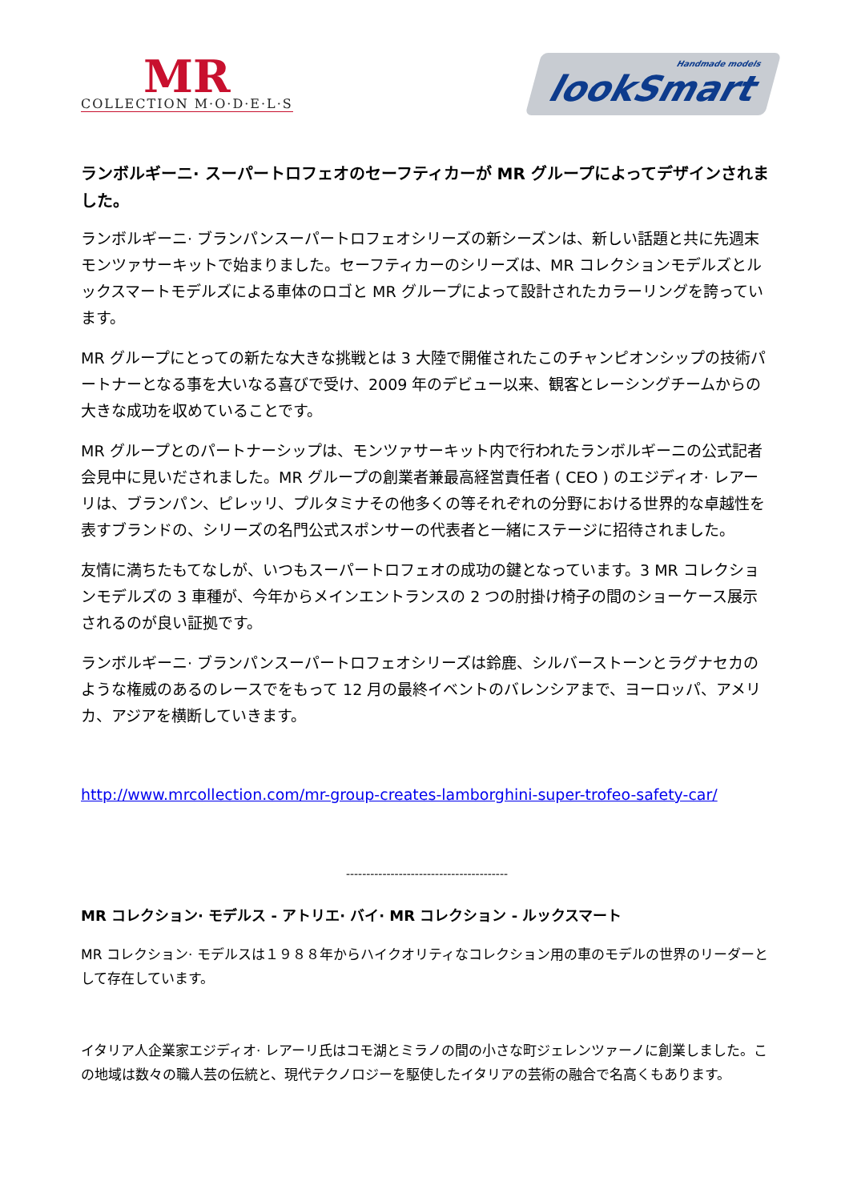MR
COLLECTION M·O·D·E·L·S
Handmade models
lookSmart
ランボルギーニ· スーパートロフェオのセーフティカーが MR グループによってデザインされました。
ランボルギーニ· ブランパンスーパートロフェオシリーズの新シーズンは、新しい話題と共に先週末モンツァサーキットで始まりました。セーフティカーのシリーズは、MR コレクションモデルズとルックスマートモデルズによる車体のロゴと MR グループによって設計されたカラーリングを誇っています。
MR グループにとっての新たな大きな挑戦とは 3 大陸で開催されたこのチャンピオンシップの技術パートナーとなる事を大いなる喜びで受け、2009 年のデビュー以来、観客とレーシングチームからの大きな成功を収めていることです。
MR グループとのパートナーシップは、モンツァサーキット内で行われたランボルギーニの公式記者会見中に見いだされました。MR グループの創業者兼最高経営責任者 ( CEO ) のエジディオ· レアーリは、ブランパン、ピレッリ、プルタミナその他多くの等それぞれの分野における世界的な卓越性を表すブランドの、シリーズの名門公式スポンサーの代表者と一緒にステージに招待されました。
友情に満ちたもてなしが、いつもスーパートロフェオの成功の鍵となっています。3 MR コレクションモデルズの 3 車種が、今年からメインエントランスの 2 つの肘掛け椅子の間のショーケース展示されるのが良い証拠です。
ランボルギーニ· ブランパンスーパートロフェオシリーズは鈴鹿、シルバーストーンとラグナセカのような権威のあるのレースでをもって 12 月の最終イベントのバレンシアまで、ヨーロッパ、アメリカ、アジアを横断していきます。
http://www.mrcollection.com/mr-group-creates-lamborghini-super-trofeo-safety-car/
----------------------------------------
MR コレクション· モデルス - アトリエ· バイ· MR コレクション - ルックスマート
MR コレクション· モデルスは１９８８年からハイクオリティなコレクション用の車のモデルの世界のリーダーとして存在しています。
イタリア人企業家エジディオ· レアーリ氏はコモ湖とミラノの間の小さな町ジェレンツァーノに創業しました。この地域は数々の職人芸の伝統と、現代テクノロジーを駆使したイタリアの芸術の融合で名高くもあります。